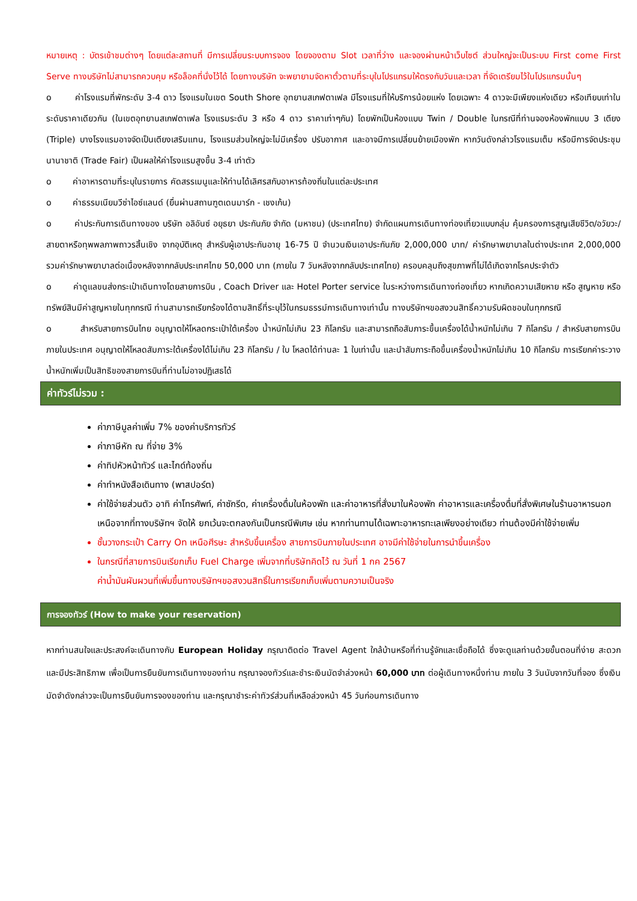หมายเหตุ : บัตรเข้าชมต่างๆ โดยแต่ละสถานที่ มีการเปลี่ยนระบบการจอง โดยจองตาม Slot เวลาที่ว่าง และจองผ่านหน้าเว็บไซต์ ส่วนใหญ่จะเป็นระบบ First come First Serve ทางบริษัทไม่สามารถควบคุม หรือล็อคที่นั่งไว้ได้ โดยทางบริษัท จะพยายามจัดหาตั๋วตามที่ระบุในโปรแกรมให้ตรงกับวันและเวลา ที่จัดเตรียมไว้ในโปรแกรมนั้นๆ
o ค่าโรงแรมที่พักระดับ 3-4 ดาว โรงแรมในเขต South Shore อุทยานสเกฟตาเฟล มีโรงแรมที่ให้บริการน้อยแห่ง โดยเฉพาะ 4 ดาวจะมีเพียงแห่งเดียว หรือเทียบเท่าในระดับราคาเดียวกัน (ในเขตอุทยานสเกฟตาเฟล โรงแรมระดับ 3 หรือ 4 ดาว ราคาเท่าๆกัน) โดยพักเป็นห้องแบบ Twin / Double ในกรณีที่ท่านจองห้องพักแบบ 3 เตียง (Triple) บางโรงแรมอาจจัดเป็นเตียงเสริมแทน, โรงแรมส่วนใหญ่จะไม่มีเครื่อง ปรับอากาศ และอาจมีการเปลี่ยนย้ายเมืองพัก หากวันดังกล่าวโรงแรมเต็ม หรือมีการจัดประชุมนานาชาติ (Trade Fair) เป็นผลให้ค่าโรงแรมสูงขึ้น 3-4 เท่าตัว
o ค่าอาหารตามที่ระบุในรายการ คัดสรรเมนูและให้ท่านได้เลิศรสกับอาหารท้องถิ่นในแต่ละประเทศ
o ค่าธรรมเนียมวีซ่าไอซ์แลนด์ (ยื่นผ่านสถานฑูตเดนมาร์ก - เชงเก้น)
o ค่าประกันการเดินทางของ บริษัท อลิอันซ์ อยุธยา ประกันภัย จำกัด (มหาชน) (ประเทศไทย) จำกัดแผนการเดินทางท่องเที่ยวแบบกลุ่ม คุ้มครองการสูญเสียชีวิต/อวัยวะ/สายตาหรือทุพพลภาพถาวรสิ้นเชิง จากอุบัติเหตุ สำหรับผู้เอาประกันอายุ 16-75 ปี จำนวนเงินเอาประกันภัย 2,000,000 บาท/ ค่ารักษาพยาบาลในต่างประเทศ 2,000,000 รวมค่ารักษาพยาบาลต่อเนื่องหลังจากกลับประเทศไทย 50,000 บาท (ภายใน 7 วันหลังจากกลับประเทศไทย) ครอบคลุมถึงสุขภาพที่ไม่ได้เกิดจากโรคประจำตัว
o ค่าดูแลขนส่งกระเป๋าเดินทางโดยสายการบิน , Coach Driver และ Hotel Porter service ในระหว่างการเดินทางท่องเที่ยว หากเกิดความเสียหาย หรือ สูญหาย หรือ ทรัพย์สินมีค่าสูญหายในทุกกรณี ท่านสามารถเรียกร้องได้ตามสิทธิ์ที่ระบุไว้ในกรมธรรม์การเดินทางเท่านั้น ทางบริษัทฯขอสงวนสิทธิ์ความรับผิดชอบในทุกกรณี
o สำหรับสายการบินไทย อนุญาตให้โหลดกระเป๋าใต้เครื่อง น้ำหนักไม่เกิน 23 กิโลกรัม และสามารถถือสัมภาระขึ้นเครื่องได้น้ำหนักไม่เกิน 7 กิโลกรัม / สำหรับสายการบินภายในประเทศ อนุญาตให้โหลดสัมภาระใต้เครื่องได้ไม่เกิน 23 กิโลกรัม / ใบ โหลดได้ท่านละ 1 ใบเท่านั้น และนำสัมภาระถือขึ้นเครื่องน้ำหนักไม่เกิน 10 กิโลกรัม การเรียกค่าระวางน้ำหนักเพิ่มเป็นสิทธิของสายการบินที่ท่านไม่อาจปฏิเสธได้
ค่าทัวร์ไม่รวม :
ค่าภาษีมูลค่าเพิ่ม 7% ของค่าบริการทัวร์
ค่าภาษีหัก ณ ที่จ่าย 3%
ค่าทิปหัวหน้าทัวร์ และไกด์ท้องถิ่น
ค่าทำหนังสือเดินทาง (พาสปอร์ต)
ค่าใช้จ่ายส่วนตัว อาทิ ค่าโทรศัพท์, ค่าซักรีด, ค่าเครื่องดื่มในห้องพัก และค่าอาหารที่สั่งมาในห้องพัก ค่าอาหารและเครื่องดื่มที่สั่งพิเศษในร้านอาหารนอกเหนือจากที่ทางบริษัทฯ จัดให้ ยกเว้นจะตกลงกันเป็นกรณีพิเศษ เช่น หากท่านทานได้เฉพาะอาหารทะเลเพียงอย่างเดียว ท่านต้องมีค่าใช้จ่ายเพิ่ม
ชั้นวางกระเป๋า Carry On เหนือศีรษะ สำหรับขึ้นเครื่อง สายการบินภายในประเทศ อาจมีค่าใช้จ่ายในการนำขึ้นเครื่อง
ในกรณีที่สายการบินเรียกเก็บ Fuel Charge เพิ่มจากที่บริษัทคิดไว้ ณ วันที่ 1 กค 2567
ค่าน้ำมันผันผวนที่เพิ่มขึ้นทางบริษัทฯขอสงวนสิทธิ์ในการเรียกเก็บเพิ่มตามความเป็นจริง
การจองทัวร์ (How to make your reservation)
หากท่านสนใจและประสงค์จะเดินทางกับ European Holiday กรุณาติดต่อ Travel Agent ใกล้บ้านหรือที่ท่านรู้จักและเชื่อถือได้ ซึ่งจะดูแลท่านด้วยขั้นตอนที่ง่าย สะดวก และมีประสิทธิภาพ เพื่อเป็นการยืนยันการเดินทางของท่าน กรุณาจองทัวร์และชำระเงินมัดจำล่วงหน้า 60,000 บาท ต่อผู้เดินทางหนึ่งท่าน ภายใน 3 วันนับจากวันที่จอง ซึ่งเงินมัดจำดังกล่าวจะเป็นการยืนยันการจองของท่าน และกรุณาชำระค่าทัวร์ส่วนที่เหลือล่วงหน้า 45 วันก่อนการเดินทาง